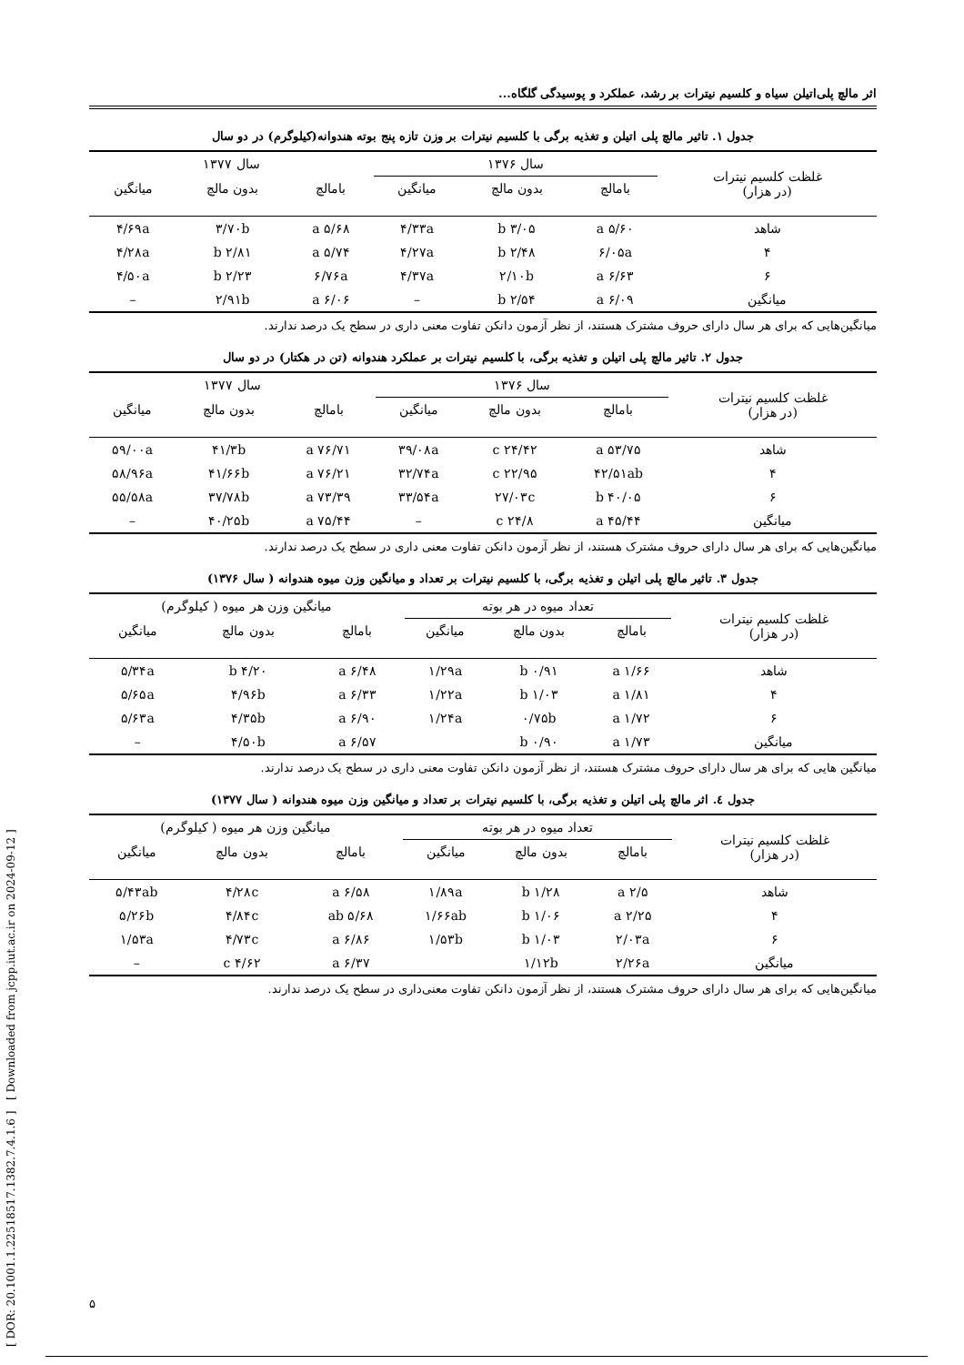[ DOR: 20.1001.1.22518517.1382.7.4.1.6 ] [ Downloaded from jcpp.iut.ac.ir on 2024-09-12 ]
اثر مالچ پلی‌اتیلن سیاه و کلسیم نیترات بر رشد، عملکرد و پوسیدگی گلگاه...
جدول ۱. تاثیر مالچ پلی اتیلن و تغذیه برگی با کلسیم نیترات بر وزن تازه پنج بوته هندوانه(کیلوگرم) در دو سال
| غلظت کلسیم نیترات (در هزار) | سال ۱۳۷۶ | | | سال ۱۳۷۷ | | |
| --- | --- | --- | --- | --- | --- | --- |
| | بامالچ | بدون مالچ | میانگین | بامالچ | بدون مالچ | میانگین |
| شاهد | ۵/۶۰ a | ۳/۰۵ b | ۴/۳۳a | ۵/۶۸ a | ۳/۷۰b | ۴/۶۹a |
| ۴ | ۶/۰۵a | ۲/۴۸ b | ۴/۲۷a | ۵/۷۴ a | ۲/۸۱ b | ۴/۲۸a |
| ۶ | ۶/۶۳ a | ۲/۱۰b | ۴/۳۷a | ۶/۷۶a | ۲/۲۳ b | ۴/۵۰a |
| میانگین | ۶/۰۹ a | ۲/۵۴ b | – | ۶/۰۶ a | ۲/۹۱b | – |
میانگین‌هایی که برای هر سال دارای حروف مشترک هستند، از نظر آزمون دانکن تفاوت معنی داری در سطح یک درصد ندارند.
جدول ۲. تاثیر مالچ پلی اتیلن و تغذیه برگی، با کلسیم نیترات بر عملکرد هندوانه (تن در هکتار) در دو سال
| غلظت کلسیم نیترات (در هزار) | سال ۱۳۷۶ | | | سال ۱۳۷۷ | | |
| --- | --- | --- | --- | --- | --- | --- |
| | بامالچ | بدون مالچ | میانگین | بامالچ | بدون مالچ | میانگین |
| شاهد | ۵۳/۷۵ a | ۲۴/۴۲ c | ۳۹/۰۸a | ۷۶/۷۱ a | ۴۱/۳b | ۵۹/۰۰a |
| ۴ | ۴۲/۵۱ab | ۲۲/۹۵ c | ۳۲/۷۴a | ۷۶/۲۱ a | ۴۱/۶۶b | ۵۸/۹۶a |
| ۶ | ۴۰/۰۵ b | ۲۷/۰۳c | ۳۳/۵۴a | ۷۳/۳۹ a | ۳۷/۷۸b | ۵۵/۵۸a |
| میانگین | ۴۵/۴۴ a | ۲۴/۸ c | – | ۷۵/۴۴ a | ۴۰/۲۵b | – |
میانگین‌هایی که برای هر سال دارای حروف مشترک هستند، از نظر آزمون دانکن تفاوت معنی داری در سطح یک درصد ندارند.
جدول ۳. تاثیر مالچ پلی اتیلن و تغذیه برگی، با کلسیم نیترات بر تعداد و میانگین وزن میوه هندوانه ( سال ۱۳۷۶)
| غلظت کلسیم نیترات (در هزار) | تعداد میوه در هر بوته | | | میانگین وزن هر میوه ( کیلوگرم) | | |
| --- | --- | --- | --- | --- | --- | --- |
| | بامالچ | بدون مالچ | میانگین | بامالچ | بدون مالچ | میانگین |
| شاهد | ۱/۶۶ a | ۰/۹۱ b | ۱/۲۹a | ۶/۴۸ a | ۴/۲۰ b | ۵/۳۴a |
| ۴ | ۱/۸۱ a | ۱/۰۳ b | ۱/۲۲a | ۶/۳۳ a | ۴/۹۶b | ۵/۶۵a |
| ۶ | ۱/۷۲ a | ۰/۷۵b | ۱/۲۴a | ۶/۹۰ a | ۴/۳۵b | ۵/۶۳a |
| میانگین | ۱/۷۳ a | ۰/۹۰ b | | ۶/۵۷ a | ۴/۵۰b | – |
میانگین هایی که برای هر سال دارای حروف مشترک هستند، از نظر آزمون دانکن تفاوت معنی داری در سطح یک درصد ندارند.
جدول ٤. اثر مالچ پلی اتیلن و تغذیه برگی، با کلسیم نیترات بر تعداد و میانگین وزن میوه هندوانه ( سال ۱۳۷۷)
| غلظت کلسیم نیترات (در هزار) | تعداد میوه در هر بوته | | | میانگین وزن هر میوه ( کیلوگرم) | | |
| --- | --- | --- | --- | --- | --- | --- |
| | بامالچ | بدون مالچ | میانگین | بامالچ | بدون مالچ | میانگین |
| شاهد | ۲/۵ a | ۱/۲۸ b | ۱/۸۹a | ۶/۵۸ a | ۴/۲۸c | ۵/۴۳ab |
| ۴ | ۲/۲۵ a | ۱/۰۶ b | ۱/۶۶ab | ۵/۶۸ ab | ۴/۸۴c | ۵/۲۶b |
| ۶ | ۲/۰۳a | ۱/۰۳ b | ۱/۵۳b | ۶/۸۶ a | ۴/۷۳c | ۱/۵۳a |
| میانگین | ۲/۲۶a | ۱/۱۲b | | ۶/۳۷ a | ۴/۶۲ c | – |
میانگین‌هایی که برای هر سال دارای حروف مشترک هستند، از نظر آزمون دانکن تفاوت معنی‌داری در سطح یک درصد ندارند.
۵